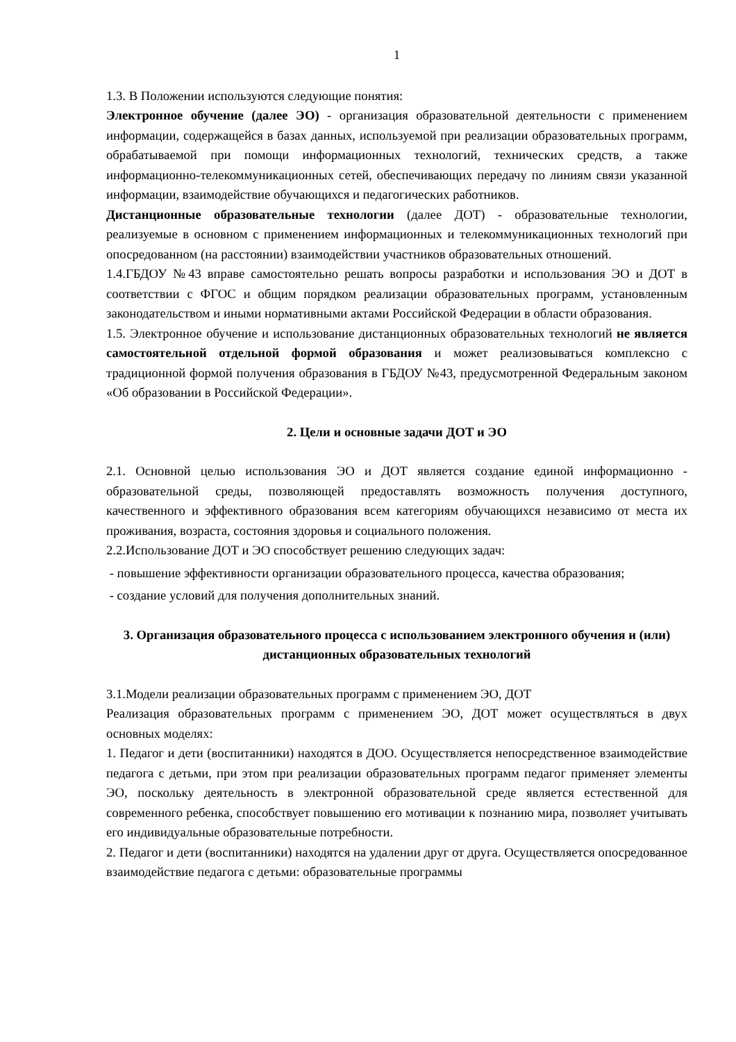1
1.3. В Положении используются следующие понятия:
Электронное обучение (далее ЭО) - организация образовательной деятельности с применением информации, содержащейся в базах данных, используемой при реализации образовательных программ, обрабатываемой при помощи информационных технологий, технических средств, а также информационно-телекоммуникационных сетей, обеспечивающих передачу по линиям связи указанной информации, взаимодействие обучающихся и педагогических работников.
Дистанционные образовательные технологии (далее ДОТ) - образовательные технологии, реализуемые в основном с применением информационных и телекоммуникационных технологий при опосредованном (на расстоянии) взаимодействии участников образовательных отношений.
1.4.ГБДОУ №43 вправе самостоятельно решать вопросы разработки и использования ЭО и ДОТ в соответствии с ФГОС и общим порядком реализации образовательных программ, установленным законодательством и иными нормативными актами Российской Федерации в области образования.
1.5. Электронное обучение и использование дистанционных образовательных технологий не является самостоятельной отдельной формой образования и может реализовываться комплексно с традиционной формой получения образования в ГБДОУ №43, предусмотренной Федеральным законом «Об образовании в Российской Федерации».
2. Цели и основные задачи ДОТ и ЭО
2.1. Основной целью использования ЭО и ДОТ является создание единой информационно - образовательной среды, позволяющей предоставлять возможность получения доступного, качественного и эффективного образования всем категориям обучающихся независимо от места их проживания, возраста, состояния здоровья и социального положения.
2.2.Использование ДОТ и ЭО способствует решению следующих задач:
- повышение эффективности организации образовательного процесса, качества образования;
- создание условий для получения дополнительных знаний.
3. Организация образовательного процесса с использованием электронного обучения и (или) дистанционных образовательных технологий
3.1.Модели реализации образовательных программ с применением ЭО, ДОТ
Реализация образовательных программ с применением ЭО, ДОТ может осуществляться в двух основных моделях:
1. Педагог и дети (воспитанники) находятся в ДОО. Осуществляется непосредственное взаимодействие педагога с детьми, при этом при реализации образовательных программ педагог применяет элементы ЭО, поскольку деятельность в электронной образовательной среде является естественной для современного ребенка, способствует повышению его мотивации к познанию мира, позволяет учитывать его индивидуальные образовательные потребности.
2. Педагог и дети (воспитанники) находятся на удалении друг от друга. Осуществляется опосредованное взаимодействие педагога с детьми: образовательные программы